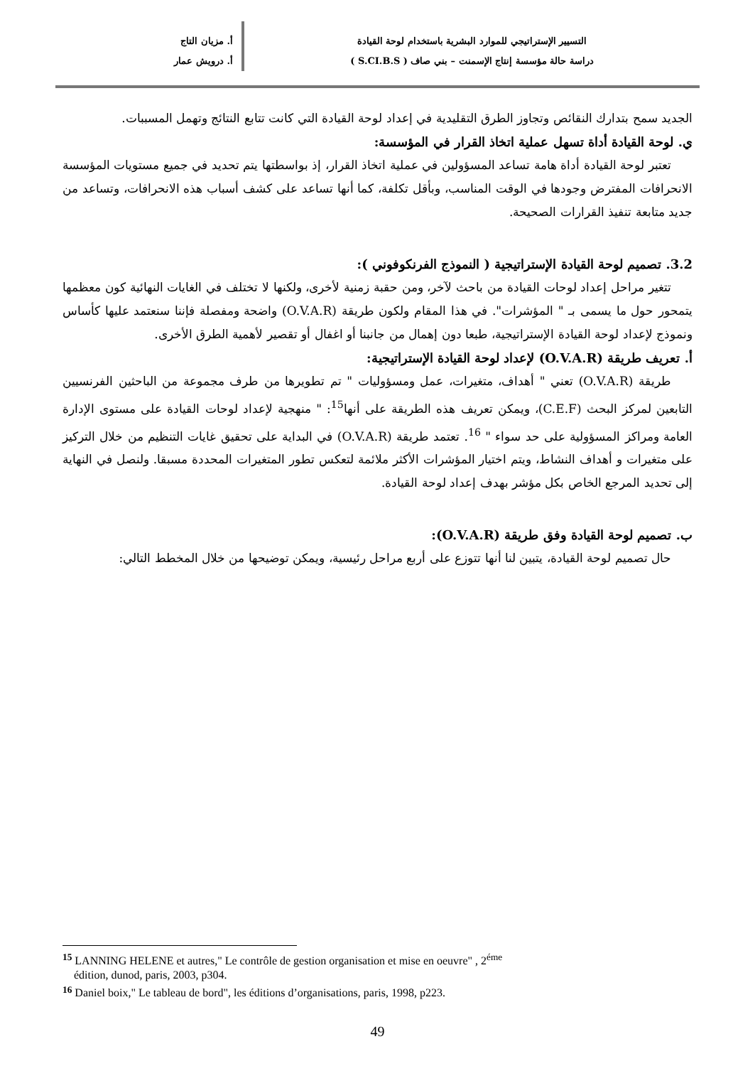التسيير الإستراتيجي للموارد البشرية باستخدام لوحة القيادة
دراسة حالة مؤسسة إنتاج الإسمنت – بني صاف ( S.CI.B.S )
أ. مزيان التاج
أ. درويش عمار
الجديد سمح بتدارك النقائص وتجاوز الطرق التقليدية في إعداد لوحة القيادة التي كانت تتابع النتائج وتهمل المسببات.
ي. لوحة القيادة أداة تسهل عملية اتخاذ القرار في المؤسسة:
تعتبر لوحة القيادة أداة هامة تساعد المسؤولين في عملية اتخاذ القرار، إذ بواسطتها يتم تحديد في جميع مستويات المؤسسة الانحرافات المفترض وجودها في الوقت المناسب، وبأقل تكلفة، كما أنها تساعد على كشف أسباب هذه الانحرافات، وتساعد من جديد متابعة تنفيذ القرارات الصحيحة.
3.2. تصميم لوحة القيادة الإستراتيجية ( النموذج الفرنكوفوني ):
تتغير مراحل إعداد لوحات القيادة من باحث لآخر، ومن حقبة زمنية لأخرى، ولكنها لا تختلف في الغايات النهائية كون معظمها يتمحور حول ما يسمى بـ " المؤشرات". في هذا المقام ولكون طريقة (O.V.A.R) واضحة ومفصلة فإننا سنعتمد عليها كأساس ونموذج لإعداد لوحة القيادة الإستراتيجية، طبعا دون إهمال من جانبنا أو اغفال أو تقصير لأهمية الطرق الأخرى.
أ. تعريف طريقة (O.V.A.R) لإعداد لوحة القيادة الإستراتيجية:
طريقة (O.V.A.R) تعني " أهداف، متغيرات، عمل ومسؤوليات " تم تطويرها من طرف مجموعة من الباحثين الفرنسيين التابعين لمركز البحث (C.E.F)، ويمكن تعريف هذه الطريقة على أنها<sup>15</sup>: " منهجية لإعداد لوحات القيادة على مستوى الإدارة العامة ومراكز المسؤولية على حد سواء " <sup>16</sup>. تعتمد طريقة (O.V.A.R) في البداية على تحقيق غايات التنظيم من خلال التركيز على متغيرات و أهداف النشاط، ويتم اختيار المؤشرات الأكثر ملائمة لتعكس تطور المتغيرات المحددة مسبقا. ولنصل في النهاية إلى تحديد المرجع الخاص بكل مؤشر بهدف إعداد لوحة القيادة.
ب. تصميم لوحة القيادة وفق طريقة (O.V.A.R):
حال تصميم لوحة القيادة، يتبين لنا أنها تتوزع على أربع مراحل رئيسية، ويمكن توضيحها من خلال المخطط التالي:
<sup>15</sup> LANNING HELENE et autres," Le contrôle de gestion organisation et mise en oeuvre" , 2<sup>éme</sup>
édition, dunod, paris, 2003, p304.
<sup>16</sup> Daniel boix," Le tableau de bord", les éditions d’organisations, paris, 1998, p223.
49